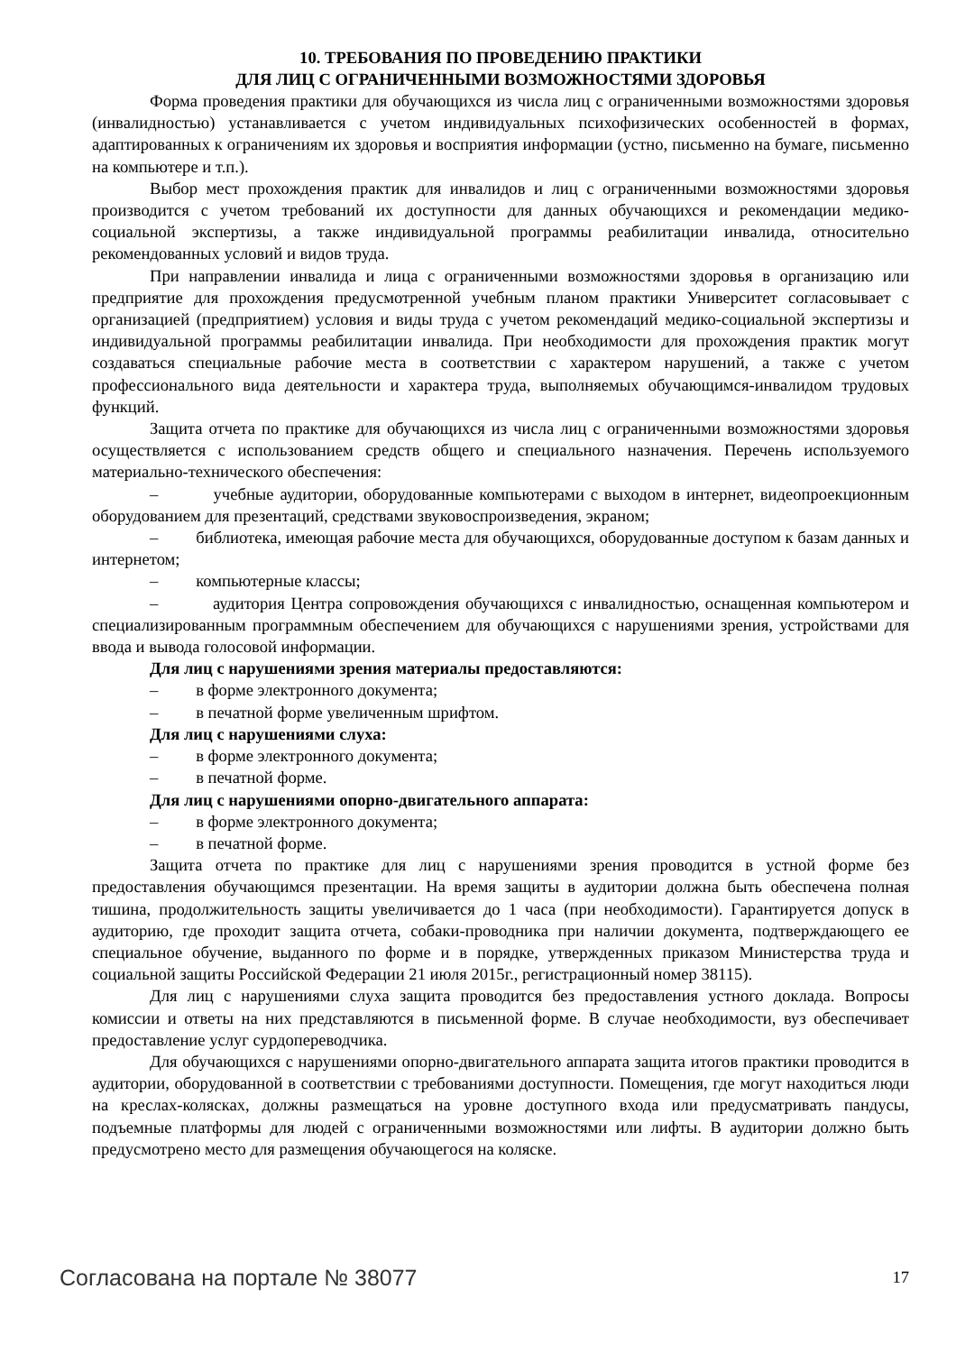10. ТРЕБОВАНИЯ ПО ПРОВЕДЕНИЮ ПРАКТИКИ
ДЛЯ ЛИЦ С ОГРАНИЧЕННЫМИ ВОЗМОЖНОСТЯМИ ЗДОРОВЬЯ
Форма проведения практики для обучающихся из числа лиц с ограниченными возможностями здоровья (инвалидностью) устанавливается с учетом индивидуальных психофизических особенностей в формах, адаптированных к ограничениям их здоровья и восприятия информации (устно, письменно на бумаге, письменно на компьютере и т.п.).
Выбор мест прохождения практик для инвалидов и лиц с ограниченными возможностями здоровья производится с учетом требований их доступности для данных обучающихся и рекомендации медико-социальной экспертизы, а также индивидуальной программы реабилитации инвалида, относительно рекомендованных условий и видов труда.
При направлении инвалида и лица с ограниченными возможностями здоровья в организацию или предприятие для прохождения предусмотренной учебным планом практики Университет согласовывает с организацией (предприятием) условия и виды труда с учетом рекомендаций медико-социальной экспертизы и индивидуальной программы реабилитации инвалида. При необходимости для прохождения практик могут создаваться специальные рабочие места в соответствии с характером нарушений, а также с учетом профессионального вида деятельности и характера труда, выполняемых обучающимся-инвалидом трудовых функций.
Защита отчета по практике для обучающихся из числа лиц с ограниченными возможностями здоровья осуществляется с использованием средств общего и специального назначения. Перечень используемого материально-технического обеспечения:
– учебные аудитории, оборудованные компьютерами с выходом в интернет, видеопроекционным оборудованием для презентаций, средствами звуковоспроизведения, экраном;
– библиотека, имеющая рабочие места для обучающихся, оборудованные доступом к базам данных и интернетом;
– компьютерные классы;
– аудитория Центра сопровождения обучающихся с инвалидностью, оснащенная компьютером и специализированным программным обеспечением для обучающихся с нарушениями зрения, устройствами для ввода и вывода голосовой информации.
Для лиц с нарушениями зрения материалы предоставляются:
– в форме электронного документа;
– в печатной форме увеличенным шрифтом.
Для лиц с нарушениями слуха:
– в форме электронного документа;
– в печатной форме.
Для лиц с нарушениями опорно-двигательного аппарата:
– в форме электронного документа;
– в печатной форме.
Защита отчета по практике для лиц с нарушениями зрения проводится в устной форме без предоставления обучающимся презентации. На время защиты в аудитории должна быть обеспечена полная тишина, продолжительность защиты увеличивается до 1 часа (при необходимости). Гарантируется допуск в аудиторию, где проходит защита отчета, собаки-проводника при наличии документа, подтверждающего ее специальное обучение, выданного по форме и в порядке, утвержденных приказом Министерства труда и социальной защиты Российской Федерации 21 июля 2015г., регистрационный номер 38115).
Для лиц с нарушениями слуха защита проводится без предоставления устного доклада. Вопросы комиссии и ответы на них представляются в письменной форме. В случае необходимости, вуз обеспечивает предоставление услуг сурдопереводчика.
Для обучающихся с нарушениями опорно-двигательного аппарата защита итогов практики проводится в аудитории, оборудованной в соответствии с требованиями доступности. Помещения, где могут находиться люди на креслах-колясках, должны размещаться на уровне доступного входа или предусматривать пандусы, подъемные платформы для людей с ограниченными возможностями или лифты. В аудитории должно быть предусмотрено место для размещения обучающегося на коляске.
Согласована на портале № 38077 17